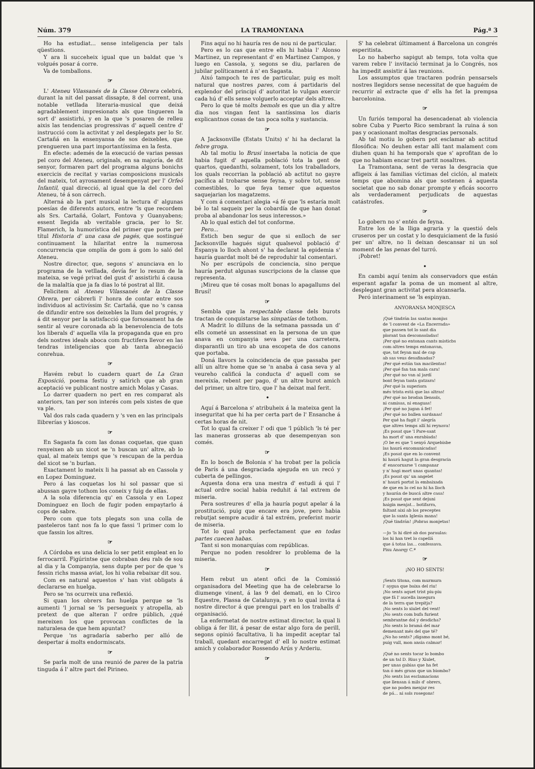Núm. 379 LA TRAMONTANA Pág.ª 3
Ho ha estudiat... sense inteligencia per tals qüestions.
Y ara li succeheix igual que un baldat que 's volgués posar á corre.
Va de tomballons.
☞
L' Ateneu Vilassanés de la Classe Obrera celebrá, durant la nit del passat dissapte, 8 del corrent, una notable vetllada literaria-musical que deixá agradablement impresionats als que tingueren la sort d' assistirhi, y en la que 's posaren de relleu aixis las tendencias progressivas d' aquell centre d' instrucció com la activitat y zel desplegats per lo Sr. Cartañá en la ensenyansa de sos deixebles, que prengueren una part importantíssima en la festa.
En efecte: ademés de la execució de varias pessas pel coro del Ateneu, originals, en sa majoría, de dit senyor, formaren part del programa alguns bonichs exercicis de recitat y varias composicions musicals del mateix, tot ayrosament desempenyat per l' Orfeó Infantil, qual direcció, al igual que la del coro del Ateneu, té á son cárrech.
Alterná ab la part musical la lectura d' algunas poesías de diferents autors, entre 'ls que recordem als Srs. Cartañá, Golart, Fontova y Guanyabens; essent llegida ab veritable gracia, per lo Sr. Flamerich, la humorística del primer que porta per títul Historia d' una casa de pagés, que sostingué continuament la hilaritat entre la numerosa concurrencia que omplía de gom á gom lo saló del Ateneu.
Nostre director, que, segons s' anunciava en lo programa de la vetllada, devía fer lo resum de la mateixa, se vegé privat del gust d' assistirhi á causa de la malaltía que ja fa dias lo té postrat al llit.
Felicitem al Ateneu Vilassanés de la Classe Obrera, per cábrerli l' honra de contar entre sos individuos al activíssim Sr. Cartañá, que no 's cansa de difundir entre sos deixebles la llum del progrés, y á dit senyor per la satisfacció que forsosament ha de sentir al veure coronada ab la benevolencia de tots los liberals d' aquella vila la propaganda que en pro dels nostres ideals aboca com fructifera llevor en las tendras inteligencias que ab tanta abnegació conrehua.
☞
Havém rebut lo cuadern quart de La Gran Exposició, poema festiu y satírich que ab gran aceptació ve publicant nostre amich Molas y Casas.
Lo darrer quadern no pert en res comparat als anteriors, tan per son interés com pels xistes de que va ple.
Val dos rals cada quadern y 's ven en las principals llibrerías y kioscos.
☞
En Sagasta fa com las donas coquetas, que quan renyeixen ab un xicot se 'n buscan un' altre, ab lo qual, al mateix temps que 's rescupan de la perdua del xicot se 'n burlan.
Exactament lo mateix li ha passat ab en Cassola y en Lopez Dominguez.
Pero á las coquetas los hi sol passar que si abussan gayre tothom los coneix y fuig de ellas.
A la sola diferencia qu' en Cassola y en Lopez Dominguez en lloch de fugir poden empaytarlo á cops de sabre.
Pero com que tots plegats son una colla de pasteleros tant nos fa lo que fassi 'l primer com lo que fassin los altres.
☞
A Córdoba es una delicia lo ser petit empleat en lo ferrocarril. Figúrintse que cobraban deu rals de sou al dia y la Companyia, sens dupte per por de que 's fessin richs massa aviat, los hi volia rebaixar dit sou.
Com es natural aquestos s' han vist obligats á declararse en huelga.
Pero se 'ns ocurreix una reflexió.
Si quan los obrers fan huelga perque se 'ls aumenti 'l jornal se 'ls persegueix y atropella, ab pretext de que alteran l' ordre públich, ¿qué mereixen los que provocan conflictes de la naturalesa de que hem apuntat?
Perque 'ns agradaría saberho per alló de despertar á molts endormiscats.
☞
Se parla molt de una reunió de pares de la patria tinguda á l' altre part del Pirineo.
Fins aquí no hi hauría res de nou ni de particular.
Pero es lo cas que entre ells hi habia l' Alonso Martinez, un representant d' en Martinez Campos, y luego en Cassola, y, segons se diu, parlaren de jubilar políticament á n' en Sagasta.
Aixó tampoch te res de particular, puig es molt natural que nostres pares, com á partidaris del explendor del principi d' autoritat lo vulgan exercir cada hú d' ells sense volguerlo acceptar dels altres.
Pero lo que té molts bemols es que un dia y altre dia nos vingan fent la santíssima los diaris explicantnos cosas de tan poca solta y sustancia.
☞
A Jacksonville (Estats Units) s' hi ha declarat la febre groga.
Ab tal motiu lo Brusí insertaba la noticia de que habia fugit d' aquella població tota la gent de quartos, quedanthi, solzament, tots los traballadors, los quals recorrian la població ab actitut no gayre pacífica al trobarse sense feyna, y sobre tot, sense comestibles, lo que feya temer que aquestos saquejarian los magatzems.
Y com á comentari alegia «á fé que 'ls estaría molt bé lo tal saqueix per la cobardía de que han donat proba al abandonar los seus interessos.»
Ab lo qual estich del tot conforme.
Pero...
Estich ben segur de que si enlloch de ser Jacksonville hagués sigut qualsevol població d' Espanya lo lloch ahont s' ha declarat la epidemia s' hauría guardat molt bé de reproduhir tal comentari.
No per escrúpols de conciencia, sino perque hauría perdut algunas suscripcions de la classe que representa.
¡Mireu que té cosas molt bonas lo apagallums del Brusí!
☞
Sembla que la respectable classe dels burots tractan de conquistarse las simpatías de tothom.
A Madrit lo dilluns de la setmana passada un d' ells cometé un assessinat en la persona de un que anava en companyia seva per una carretera, disparantli un tiro ab una escopeta de dos canons que portaba.
Doná llavors la coincidencia de que passaba per allí un altre home que se 'n anaba á casa seva y al veureho calificá la conducta d' aquell com se mereixía, rebent per pago, d' un altre burot amich del primer, un altre tiro, que l' ha deixat mal ferit.
•
Aquí á Barcelona s' atribuheix á la mateixa gent la inseguritat que hi ha per certa part de l' Ensanche á certas horas de nit.
Tot lo qual fa creixer l' odi que 'l públich 'ls té per las maneras grosseras ab que desempenyan son comés.
☞
En lo bosch de Bolonia s' ha trobat per la policía de París á una desgraciada ajeguda en un recó y cuberta de pellingos.
Aquesta dona era una mestra d' estudi á qui l' actual ordre social habia reduhit á tal extrem de miseria.
Pera sostreures d' ella ja hauría pogut apelar á la prostitució, puig que encare era jove, pero habia rebutjat sempre acudir á tal extrém, preferint morir de miseria.
Tot lo qual proba perfectament que en todas partes cuecen habas.
Tant si son monarquías com repúblicas.
Perque no poden resoldrer lo problema de la miseria.
☞
Hem rebut un atent ofici de la Comissió organisadora del Meeting que ha de celebrarse lo diumenge vinent, á las 9 del demati, en lo Circo Equestre, Plassa de Catalunya, y en lo qual invita á nostre director á que prengui part en los traballs d' organisació.
La enfermetat de nostre estimat director, la qual li obliga á fer llit, á pesar de estar algo fora de perill, segons opinió facultativa, li ha impedit aceptar tal traball, quedant encarregat d' ell lo nostre estimat amich y colaborador Rossendo Arús y Arderiu.
☞
S' ha celebrat últimament á Barcelona un congrés esperitista.
Lo no haberho sapigut ab temps, tota volta que varem rebre l' invitació terminat ja lo Congrés, nos ha impedit assistir á las reunions.
Los assumptos que tractaren podrán pensarsels nostres llegidors sense necessitat de que haguém de recurrir al extracte que d' ells ha fet la prempsa barcelonina.
☞
Un furiós temporal ha desencadenat ab violencia sobre Cuba y Puerto Rico sembrant la ruina á son pas y ocasionant moltas desgracias personals.
Ab tal motiu lo gobern pot esclamar ab actitud filosófica: No deuhen estar allí tant malament com diuhen quan hi ha temporals que s' aprofitan de lo que no habiam encar tret partit nosaltres.
La Tramontana, sent de veras la desgracia que afligeix á las familias víctimas del ciclón, al mateix temps que abomina als que sostenen á aquesta societat que no sab donar prompte y eficás socorro als verdaderament perjudicats de aquestas catástrofes.
☞
Lo gobern no s' entén de feyna.
Entre los de la lliga agraria y la questió dels cruseros per un costat y lo desquiciament de la fusió per un' altre, no li deixan descansar ni un sol moment de las penas del turró.
¡Pobret!
•
En cambi aquí tenim als conservadors que están esperant agafar la poma de un moment al altre, desplegant gran activitat pera alcansarla.
Peró interinament se 'ls espinyan.
ANYORANSA MONJESCA
¡Qué tindrán las santas monjas
de 'l convent de «La Encerrada»
que passen tot lo sant dia
plorant tan desconsoladas!
¡Per qué no entonan cants misticbs
com altres temps entonavan,
que, tot feyan mal de cap
ab sas veus desafinadas?
¡Per qué están tan macilentas!
¡Per qué fan tan mala cara!
¡Per qué no van al jardí
bont feyan tanta gatzara!
¡Per qué la superiora
més trista está que las altras!
¡Per qué no brodan llensols,
ni camisas, ni enaguas!
¡Per qué no jugan á fet!
¡Per qué no ballen sardanas!
Per qué ha fugit l' alegría
que altres temps allí hi reynava!
¡Es posat que 'l Pare-sant
ha mort d' una enrabiada!
¡O be es que 'l senyó Arquebisbe
las haurá excomunicadas!
¡Es posat que en lo convent
hi haurá hagut la gran desgracia
d' enscorxarse 'l campanar
y n' hagi mort unas quantas!
¡Es posat qu' un angelet
n' haurá portat la embaixada
de que en lo cel no hi ha lloch
y haurán de buscá altre casa!
¡Es posat que sent dejuni
haigin menjat... botifarra,
faltant aixi ab los preceptes
que la santa Iglesia mana!
¡Qué tindrán! ¡Pobras monjetas!
—Jo 'ls hi diré ab dos paraulas:
los hi han tret lo capellá
que á totas las... confessava.
Pixu Anarqy C.ª
☞
¡NO HO SENTS!
¡Sents titona, com murmura
l' aygua que baixa del riu!
¡No sents aquet trist piu-piu
que fá l' aucella insegura
de la terra que trepitja?
¡No sents lo xiulet del vent!
¡No sents com bufa furient
sembrantne dol y desdicha?
¡No sents lo bramá del mar
demenant més del que té?
¿No ho sents? ¡digamo mont bé,
puig vull, mon ansia calmar!
¡Qué no sents tocar lo bombo
de un tal D. Rius y Xiulet,
per unas gabias que ha fet
tan ó més grans que un biombo?
¡No sents las esclamacions
que llensan á mils d' obrers,
que no poden menjar res
de pá... ni sols rosegons!